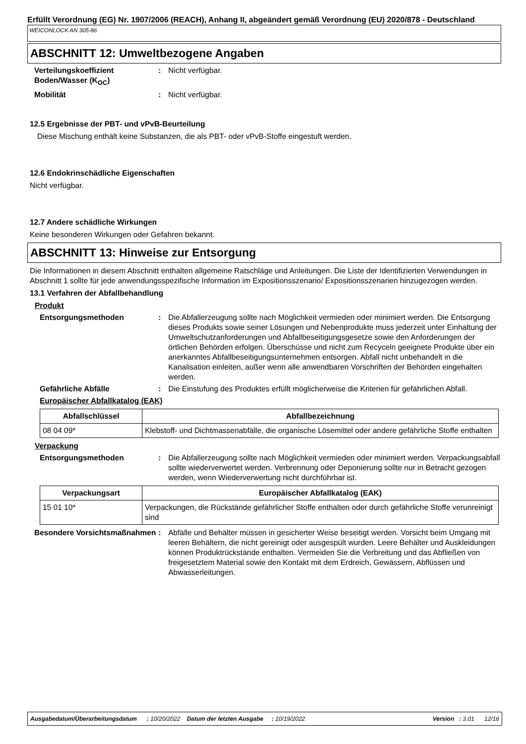Erfüllt Verordnung (EG) Nr. 1907/2006 (REACH), Anhang II, abgeändert gemäß Verordnung (EU) 2020/878 - Deutschland
WEICONLOCK AN 305-86
ABSCHNITT 12: Umweltbezogene Angaben
Verteilungskoeffizient Boden/Wasser (K<sub>OC</sub>)
: Nicht verfügbar.
Mobilität : Nicht verfügbar.
12.5 Ergebnisse der PBT- und vPvB-Beurteilung
Diese Mischung enthält keine Substanzen, die als PBT- oder vPvB-Stoffe eingestuft werden.
12.6 Endokrinschädliche Eigenschaften
Nicht verfügbar.
12.7 Andere schädliche Wirkungen
Keine besonderen Wirkungen oder Gefahren bekannt.
ABSCHNITT 13: Hinweise zur Entsorgung
Die Informationen in diesem Abschnitt enthalten allgemeine Ratschläge und Anleitungen. Die Liste der Identifizierten Verwendungen in Abschnitt 1 sollte für jede anwendungsspezifische Information im Expositionsszenario/ Expositionsszenarien hinzugezogen werden.
13.1 Verfahren der Abfallbehandlung
Produkt
Entsorgungsmethoden : Die Abfallerzeugung sollte nach Möglichkeit vermieden oder minimiert werden. Die Entsorgung dieses Produkts sowie seiner Lösungen und Nebenprodukte muss jederzeit unter Einhaltung der Umweltschutzanforderungen und Abfallbeseitigungsgesetze sowie den Anforderungen der örtlichen Behörden erfolgen. Überschüsse und nicht zum Recyceln geeignete Produkte über ein anerkanntes Abfallbeseitigungsunternehmen entsorgen. Abfall nicht unbehandelt in die Kanalisation einleiten, außer wenn alle anwendbaren Vorschriften der Behörden eingehalten werden.
Gefährliche Abfälle : Die Einstufung des Produktes erfüllt möglicherweise die Kriterien für gefährlichen Abfall.
Europäischer Abfallkatalog (EAK)
| Abfallschlüssel | Abfallbezeichnung |
| --- | --- |
| 08 04 09* | Klebstoff- und Dichtmassenabfälle, die organische Lösemittel oder andere gefährliche Stoffe enthalten |
Verpackung
Entsorgungsmethoden : Die Abfallerzeugung sollte nach Möglichkeit vermieden oder minimiert werden. Verpackungsabfall sollte wiederverwertet werden. Verbrennung oder Deponierung sollte nur in Betracht gezogen werden, wenn Wiederverwertung nicht durchführbar ist.
| Verpackungsart | Europäischer Abfallkatalog (EAK) |
| --- | --- |
| 15 01 10* | Verpackungen, die Rückstände gefährlicher Stoffe enthalten oder durch gefährliche Stoffe verunreinigt sind |
Besondere Vorsichtsmaßnahmen
: Abfälle und Behälter müssen in gesicherter Weise beseitigt werden. Vorsicht beim Umgang mit leeren Behältern, die nicht gereinigt oder ausgespült wurden. Leere Behälter und Auskleidungen können Produktrückstände enthalten. Vermeiden Sie die Verbreitung und das Abfließen von freigesetztem Material sowie den Kontakt mit dem Erdreich, Gewässern, Abflüssen und Abwasserleitungen.
Ausgabedatum/Überarbeitungsdatum : 10/20/2022 Datum der letzten Ausgabe : 10/19/2022 Version : 3.01 12/16